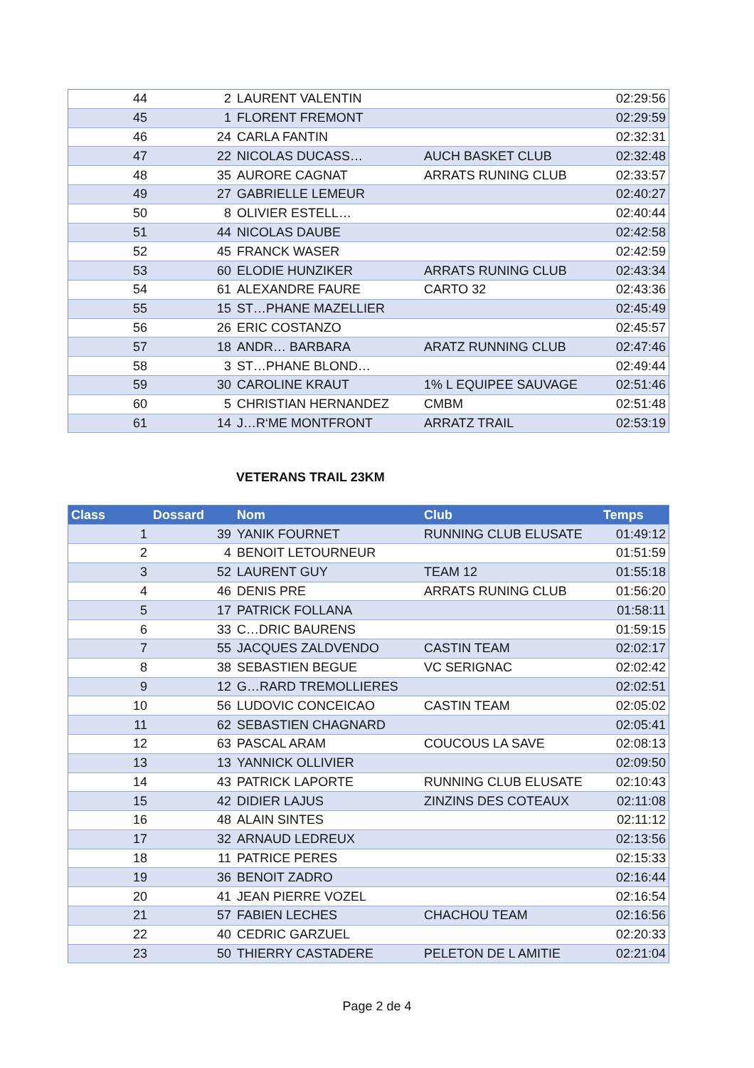| 44 | 2 | LAURENT VALENTIN | | 02:29:56 |
| 45 | 1 | FLORENT FREMONT | | 02:29:59 |
| 46 | 24 | CARLA FANTIN | | 02:32:31 |
| 47 | 22 | NICOLAS DUCASS… | AUCH BASKET CLUB | 02:32:48 |
| 48 | 35 | AURORE CAGNAT | ARRATS RUNING CLUB | 02:33:57 |
| 49 | 27 | GABRIELLE LEMEUR | | 02:40:27 |
| 50 | 8 | OLIVIER ESTELL… | | 02:40:44 |
| 51 | 44 | NICOLAS DAUBE | | 02:42:58 |
| 52 | 45 | FRANCK WASER | | 02:42:59 |
| 53 | 60 | ELODIE HUNZIKER | ARRATS RUNING CLUB | 02:43:34 |
| 54 | 61 | ALEXANDRE FAURE | CARTO 32 | 02:43:36 |
| 55 | 15 | ST…PHANE MAZELLIER | | 02:45:49 |
| 56 | 26 | ERIC COSTANZO | | 02:45:57 |
| 57 | 18 | ANDR… BARBARA | ARATZ RUNNING CLUB | 02:47:46 |
| 58 | 3 | ST…PHANE BLOND… | | 02:49:44 |
| 59 | 30 | CAROLINE KRAUT | 1% L EQUIPEE SAUVAGE | 02:51:46 |
| 60 | 5 | CHRISTIAN HERNANDEZ | CMBM | 02:51:48 |
| 61 | 14 | J…R‘ME MONTFRONT | ARRATZ TRAIL | 02:53:19 |
VETERANS TRAIL 23KM
| Class | Dossard | Nom | Club | Temps |
| --- | --- | --- | --- | --- |
| 1 | 39 | YANIK FOURNET | RUNNING CLUB ELUSATE | 01:49:12 |
| 2 | 4 | BENOIT LETOURNEUR | | 01:51:59 |
| 3 | 52 | LAURENT GUY | TEAM 12 | 01:55:18 |
| 4 | 46 | DENIS PRE | ARRATS RUNING CLUB | 01:56:20 |
| 5 | 17 | PATRICK FOLLANA | | 01:58:11 |
| 6 | 33 | C…DRIC BAURENS | | 01:59:15 |
| 7 | 55 | JACQUES ZALDVENDO | CASTIN TEAM | 02:02:17 |
| 8 | 38 | SEBASTIEN BEGUE | VC SERIGNAC | 02:02:42 |
| 9 | 12 | G…RARD TREMOLLIERES | | 02:02:51 |
| 10 | 56 | LUDOVIC CONCEICAO | CASTIN TEAM | 02:05:02 |
| 11 | 62 | SEBASTIEN CHAGNARD | | 02:05:41 |
| 12 | 63 | PASCAL ARAM | COUCOUS LA SAVE | 02:08:13 |
| 13 | 13 | YANNICK OLLIVIER | | 02:09:50 |
| 14 | 43 | PATRICK LAPORTE | RUNNING CLUB ELUSATE | 02:10:43 |
| 15 | 42 | DIDIER LAJUS | ZINZINS DES COTEAUX | 02:11:08 |
| 16 | 48 | ALAIN SINTES | | 02:11:12 |
| 17 | 32 | ARNAUD LEDREUX | | 02:13:56 |
| 18 | 11 | PATRICE PERES | | 02:15:33 |
| 19 | 36 | BENOIT ZADRO | | 02:16:44 |
| 20 | 41 | JEAN PIERRE VOZEL | | 02:16:54 |
| 21 | 57 | FABIEN LECHES | CHACHOU TEAM | 02:16:56 |
| 22 | 40 | CEDRIC GARZUEL | | 02:20:33 |
| 23 | 50 | THIERRY CASTADERE | PELETON DE L AMITIE | 02:21:04 |
Page 2 de 4